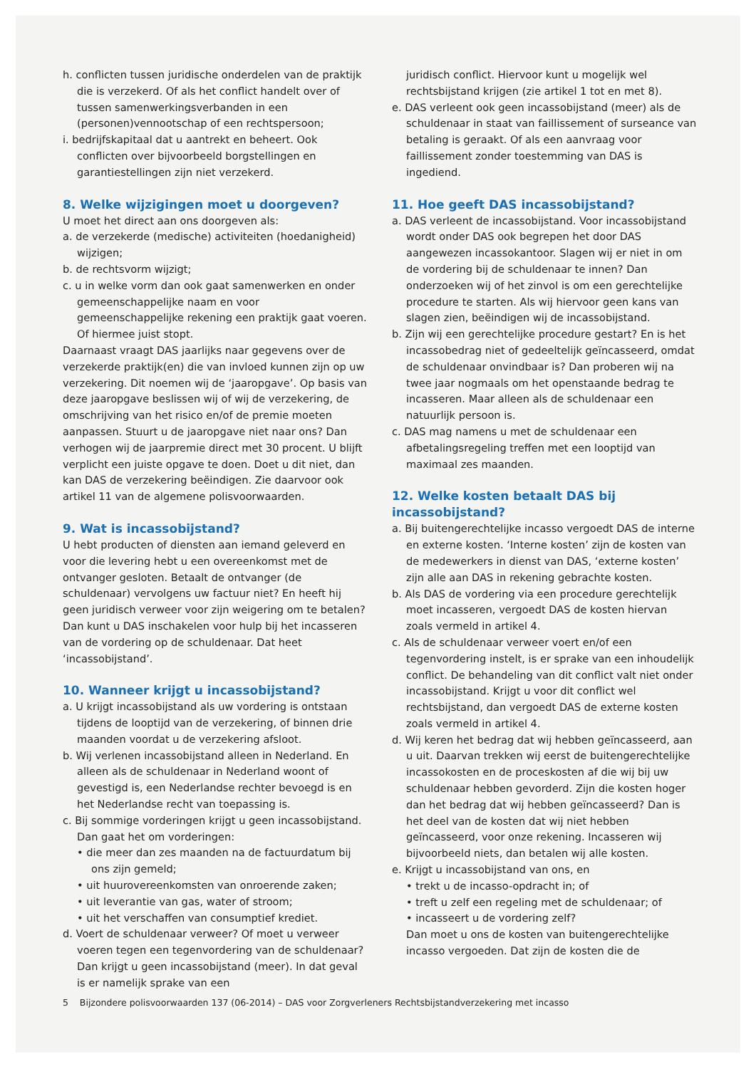h. conflicten tussen juridische onderdelen van de praktijk die is verzekerd. Of als het conflict handelt over of tussen samenwerkingsverbanden in een (personen)vennootschap of een rechtspersoon;
i. bedrijfskapitaal dat u aantrekt en beheert. Ook conflicten over bijvoorbeeld borgstellingen en garantiestellingen zijn niet verzekerd.
8. Welke wijzigingen moet u doorgeven?
U moet het direct aan ons doorgeven als:
a. de verzekerde (medische) activiteiten (hoedanigheid) wijzigen;
b. de rechtsvorm wijzigt;
c. u in welke vorm dan ook gaat samenwerken en onder gemeenschappelijke naam en voor gemeenschappelijke rekening een praktijk gaat voeren. Of hiermee juist stopt.
Daarnaast vraagt DAS jaarlijks naar gegevens over de verzekerde praktijk(en) die van invloed kunnen zijn op uw verzekering. Dit noemen wij de ‘jaaropgave’. Op basis van deze jaaropgave beslissen wij of wij de verzekering, de omschrijving van het risico en/of de premie moeten aanpassen. Stuurt u de jaaropgave niet naar ons? Dan verhogen wij de jaarpremie direct met 30 procent. U blijft verplicht een juiste opgave te doen. Doet u dit niet, dan kan DAS de verzekering beëindigen. Zie daarvoor ook artikel 11 van de algemene polisvoorwaarden.
9. Wat is incassobijstand?
U hebt producten of diensten aan iemand geleverd en voor die levering hebt u een overeenkomst met de ontvanger gesloten. Betaalt de ontvanger (de schuldenaar) vervolgens uw factuur niet? En heeft hij geen juridisch verweer voor zijn weigering om te betalen? Dan kunt u DAS inschakelen voor hulp bij het incasseren van de vordering op de schuldenaar. Dat heet ‘incassobijstand’.
10. Wanneer krijgt u incassobijstand?
a. U krijgt incassobijstand als uw vordering is ontstaan tijdens de looptijd van de verzekering, of binnen drie maanden voordat u de verzekering afsloot.
b. Wij verlenen incassobijstand alleen in Nederland. En alleen als de schuldenaar in Nederland woont of gevestigd is, een Nederlandse rechter bevoegd is en het Nederlandse recht van toepassing is.
c. Bij sommige vorderingen krijgt u geen incassobijstand. Dan gaat het om vorderingen:
• die meer dan zes maanden na de factuurdatum bij ons zijn gemeld;
• uit huurovereenkomsten van onroerende zaken;
• uit leverantie van gas, water of stroom;
• uit het verschaffen van consumptief krediet.
d. Voert de schuldenaar verweer? Of moet u verweer voeren tegen een tegenvordering van de schuldenaar? Dan krijgt u geen incassobijstand (meer). In dat geval is er namelijk sprake van een
juridisch conflict. Hiervoor kunt u mogelijk wel rechtsbijstand krijgen (zie artikel 1 tot en met 8).
e. DAS verleent ook geen incassobijstand (meer) als de schuldenaar in staat van faillissement of surseance van betaling is geraakt. Of als een aanvraag voor faillissement zonder toestemming van DAS is ingediend.
11. Hoe geeft DAS incassobijstand?
a. DAS verleent de incassobijstand. Voor incassobijstand wordt onder DAS ook begrepen het door DAS aangewezen incassokantoor. Slagen wij er niet in om de vordering bij de schuldenaar te innen? Dan onderzoeken wij of het zinvol is om een gerechtelijke procedure te starten. Als wij hiervoor geen kans van slagen zien, beëindigen wij de incassobijstand.
b. Zijn wij een gerechtelijke procedure gestart? En is het incassobedrag niet of gedeeltelijk geïncasseerd, omdat de schuldenaar onvindbaar is? Dan proberen wij na twee jaar nogmaals om het openstaande bedrag te incasseren. Maar alleen als de schuldenaar een natuurlijk persoon is.
c. DAS mag namens u met de schuldenaar een afbetalingsregeling treffen met een looptijd van maximaal zes maanden.
12. Welke kosten betaalt DAS bij incassobijstand?
a. Bij buitengerechtelijke incasso vergoedt DAS de interne en externe kosten. ‘Interne kosten’ zijn de kosten van de medewerkers in dienst van DAS, ‘externe kosten’ zijn alle aan DAS in rekening gebrachte kosten.
b. Als DAS de vordering via een procedure gerechtelijk moet incasseren, vergoedt DAS de kosten hiervan zoals vermeld in artikel 4.
c. Als de schuldenaar verweer voert en/of een tegenvordering instelt, is er sprake van een inhoudelijk conflict. De behandeling van dit conflict valt niet onder incassobijstand. Krijgt u voor dit conflict wel rechtsbijstand, dan vergoedt DAS de externe kosten zoals vermeld in artikel 4.
d. Wij keren het bedrag dat wij hebben geïncasseerd, aan u uit. Daarvan trekken wij eerst de buitengerechtelijke incassokosten en de proceskosten af die wij bij uw schuldenaar hebben gevorderd. Zijn die kosten hoger dan het bedrag dat wij hebben geïncasseerd? Dan is het deel van de kosten dat wij niet hebben geïncasseerd, voor onze rekening. Incasseren wij bijvoorbeeld niets, dan betalen wij alle kosten.
e. Krijgt u incassobijstand van ons, en
• trekt u de incasso-opdracht in; of
• treft u zelf een regeling met de schuldenaar; of
• incasseert u de vordering zelf?
Dan moet u ons de kosten van buitengerechtelijke incasso vergoeden. Dat zijn de kosten die de
5 Bijzondere polisvoorwaarden 137 (06-2014) – DAS voor Zorgverleners Rechtsbijstandverzekering met incasso